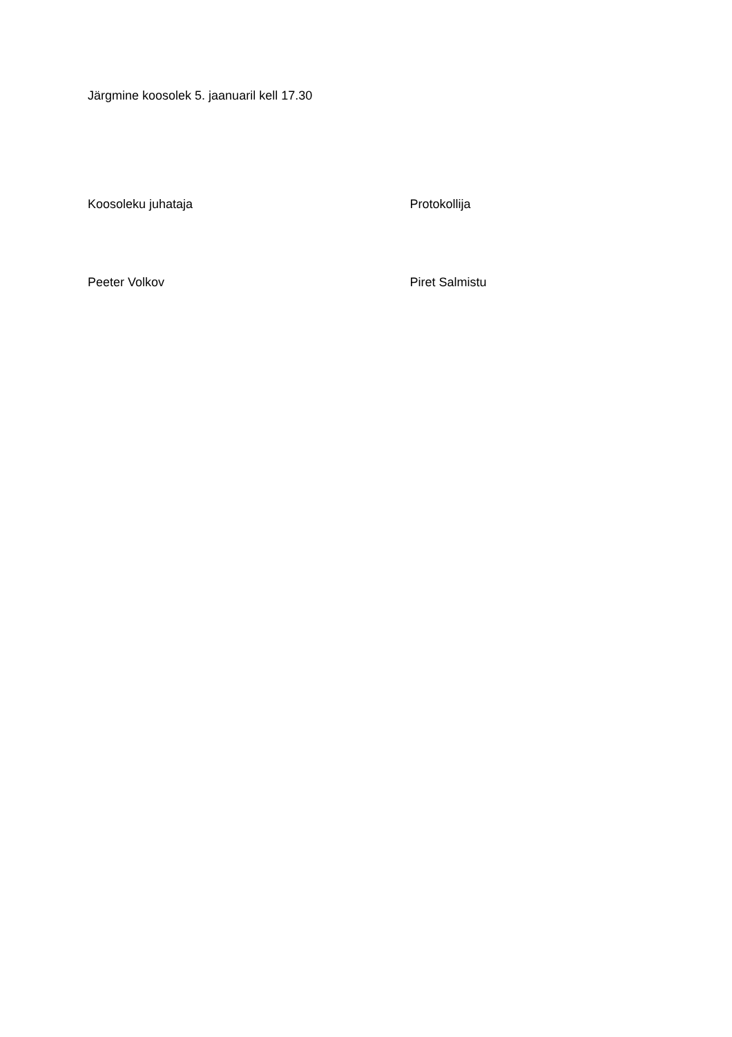Järgmine koosolek 5. jaanuaril kell 17.30
Koosoleku juhataja Protokollija
Peeter Volkov Piret Salmistu